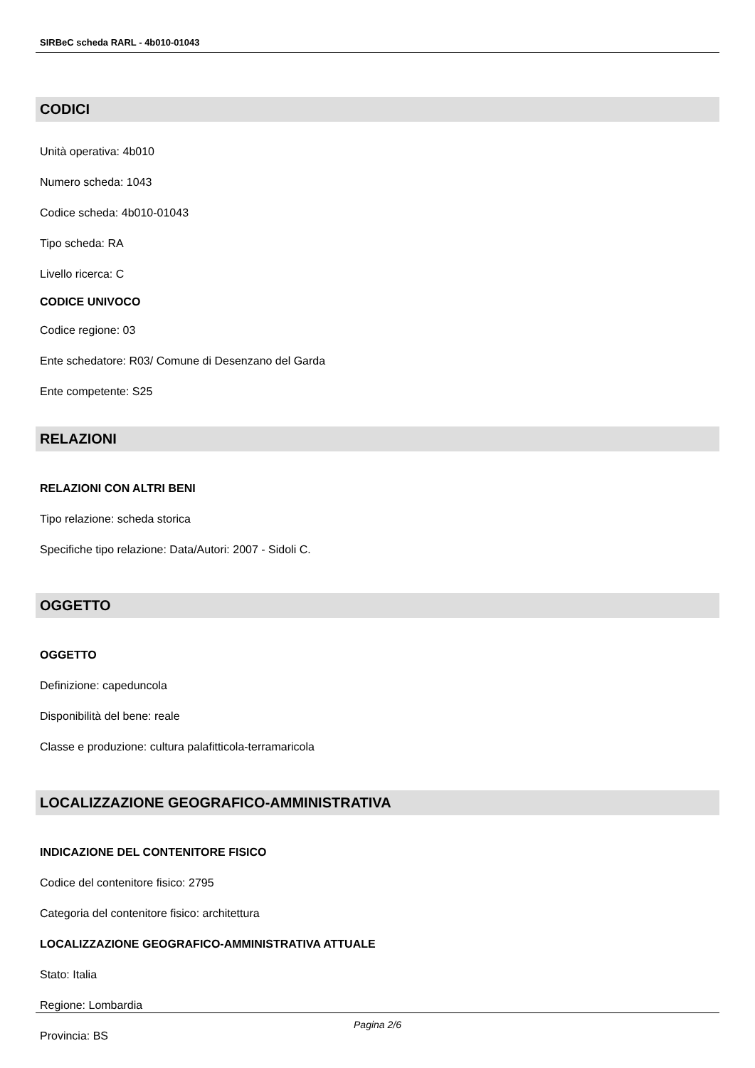SIRBeC scheda RARL - 4b010-01043
CODICI
Unità operativa: 4b010
Numero scheda: 1043
Codice scheda: 4b010-01043
Tipo scheda: RA
Livello ricerca: C
CODICE UNIVOCO
Codice regione: 03
Ente schedatore: R03/ Comune di Desenzano del Garda
Ente competente: S25
RELAZIONI
RELAZIONI CON ALTRI BENI
Tipo relazione: scheda storica
Specifiche tipo relazione: Data/Autori: 2007 - Sidoli C.
OGGETTO
OGGETTO
Definizione: capeduncola
Disponibilità del bene: reale
Classe e produzione: cultura palafitticola-terramaricola
LOCALIZZAZIONE GEOGRAFICO-AMMINISTRATIVA
INDICAZIONE DEL CONTENITORE FISICO
Codice del contenitore fisico: 2795
Categoria del contenitore fisico: architettura
LOCALIZZAZIONE GEOGRAFICO-AMMINISTRATIVA ATTUALE
Stato: Italia
Regione: Lombardia
Provincia: BS
Pagina 2/6